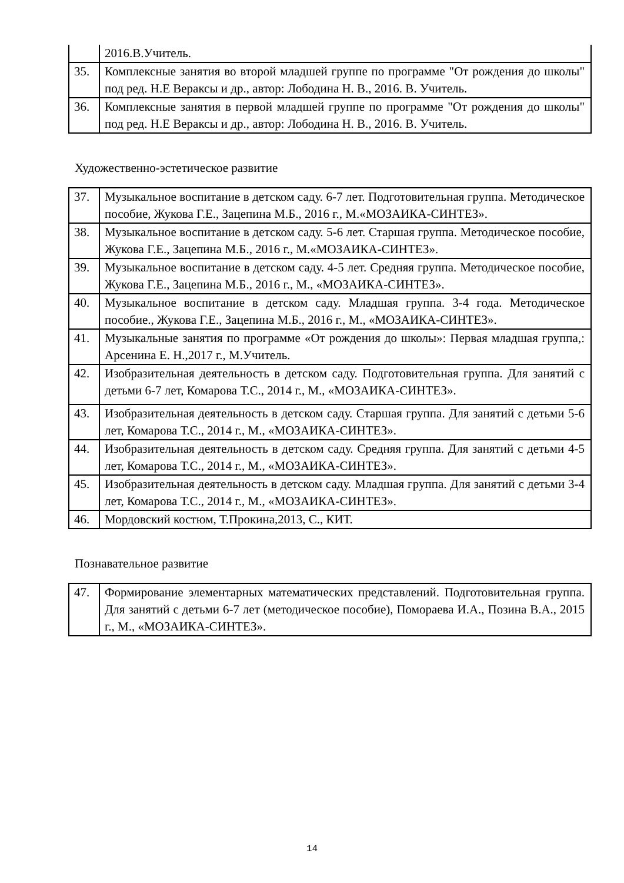| | 2016.В.Учитель. |
| 35. | Комплексные занятия во второй младшей группе по программе "От рождения до школы" под ред. Н.Е Вераксы и др., автор: Лободина Н. В., 2016. В. Учитель. |
| 36. | Комплексные занятия в первой младшей группе по программе "От рождения до школы" под ред. Н.Е Вераксы и др., автор: Лободина Н. В., 2016. В. Учитель. |
Художественно-эстетическое развитие
| 37. | Музыкальное воспитание в детском саду. 6-7 лет. Подготовительная группа. Методическое пособие, Жукова Г.Е., Зацепина М.Б., 2016 г., М.«МОЗАИКА-СИНТЕЗ». |
| 38. | Музыкальное воспитание в детском саду. 5-6 лет. Старшая группа. Методическое пособие, Жукова Г.Е., Зацепина М.Б., 2016 г., М.«МОЗАИКА-СИНТЕЗ». |
| 39. | Музыкальное воспитание в детском саду. 4-5 лет. Средняя группа. Методическое пособие, Жукова Г.Е., Зацепина М.Б., 2016 г., М., «МОЗАИКА-СИНТЕЗ». |
| 40. | Музыкальное воспитание в детском саду. Младшая группа. 3-4 года. Методическое пособие., Жукова Г.Е., Зацепина М.Б., 2016 г., М., «МОЗАИКА-СИНТЕЗ». |
| 41. | Музыкальные занятия по программе «От рождения до школы»: Первая младшая группа,: Арсенина Е. Н.,2017 г., М.Учитель. |
| 42. | Изобразительная деятельность в детском саду. Подготовительная группа. Для занятий с детьми 6-7 лет, Комарова Т.С., 2014 г., М., «МОЗАИКА-СИНТЕЗ». |
| 43. | Изобразительная деятельность в детском саду. Старшая группа. Для занятий с детьми 5-6 лет, Комарова Т.С., 2014 г., М., «МОЗАИКА-СИНТЕЗ». |
| 44. | Изобразительная деятельность в детском саду. Средняя группа. Для занятий с детьми 4-5 лет, Комарова Т.С., 2014 г., М., «МОЗАИКА-СИНТЕЗ». |
| 45. | Изобразительная деятельность в детском саду. Младшая группа. Для занятий с детьми 3-4 лет, Комарова Т.С., 2014 г., М., «МОЗАИКА-СИНТЕЗ». |
| 46. | Мордовский костюм, Т.Прокина,2013, С., КИТ. |
Познавательное развитие
| 47. | Формирование элементарных математических представлений. Подготовительная группа. Для занятий с детьми 6-7 лет (методическое пособие), Помораева И.А., Позина В.А., 2015 г., М., «МОЗАИКА-СИНТЕЗ». |
14